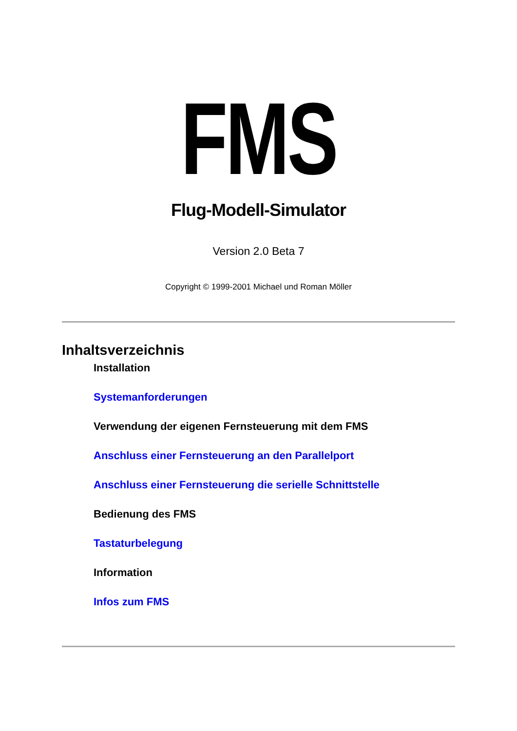FMS
Flug-Modell-Simulator
Version 2.0 Beta 7
Copyright © 1999-2001 Michael und Roman Möller
Inhaltsverzeichnis
Installation
Systemanforderungen
Verwendung der eigenen Fernsteuerung mit dem FMS
Anschluss einer Fernsteuerung an den Parallelport
Anschluss einer Fernsteuerung die serielle Schnittstelle
Bedienung des FMS
Tastaturbelegung
Information
Infos zum FMS